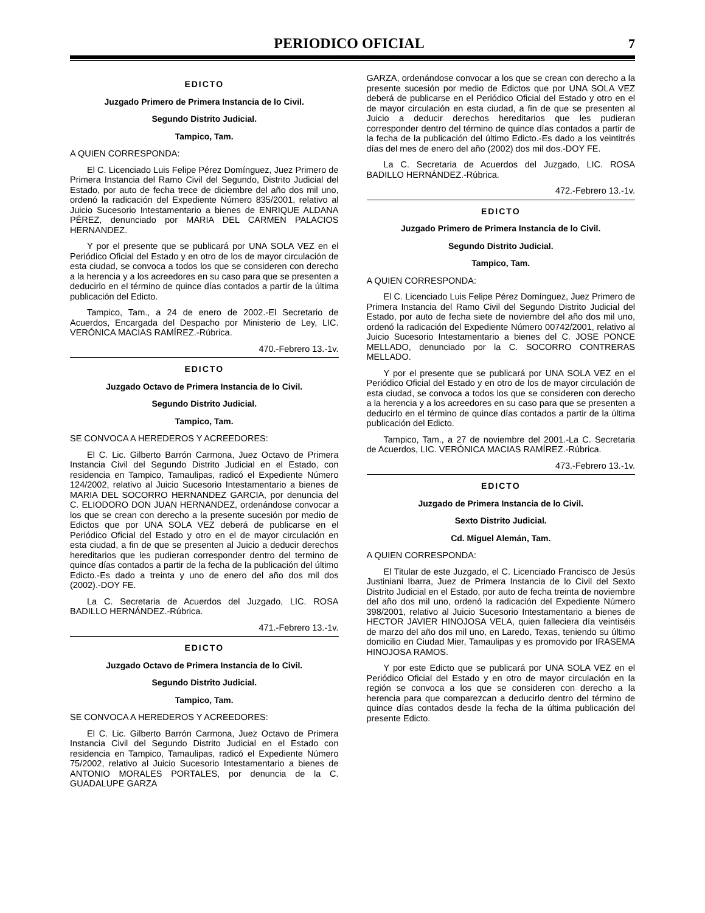PERIODICO OFICIAL
7
EDICTO
Juzgado Primero de Primera Instancia de lo Civil.
Segundo Distrito Judicial.
Tampico, Tam.
A QUIEN CORRESPONDA:
El C. Licenciado Luis Felipe Pérez Domínguez, Juez Primero de Primera Instancia del Ramo Civil del Segundo, Distrito Judicial del Estado, por auto de fecha trece de diciembre del año dos mil uno, ordenó la radicación del Expediente Número 835/2001, relativo al Juicio Sucesorio Intestamentario a bienes de ENRIQUE ALDANA PÉREZ, denunciado por MARIA DEL CARMEN PALACIOS HERNANDEZ.
Y por el presente que se publicará por UNA SOLA VEZ en el Periódico Oficial del Estado y en otro de los de mayor circulación de esta ciudad, se convoca a todos los que se consideren con derecho a la herencia y a los acreedores en su caso para que se presenten a deducirlo en el término de quince días contados a partir de la última publicación del Edicto.
Tampico, Tam., a 24 de enero de 2002.-El Secretario de Acuerdos, Encargada del Despacho por Ministerio de Ley, LIC. VERÓNICA MACIAS RAMÍREZ.-Rúbrica.
470.-Febrero 13.-1v.
EDICTO
Juzgado Octavo de Primera Instancia de lo Civil.
Segundo Distrito Judicial.
Tampico, Tam.
SE CONVOCA A HEREDEROS Y ACREEDORES:
El C. Lic. Gilberto Barrón Carmona, Juez Octavo de Primera Instancia Civil del Segundo Distrito Judicial en el Estado, con residencia en Tampico, Tamaulipas, radicó el Expediente Número 124/2002, relativo al Juicio Sucesorio Intestamentario a bienes de MARIA DEL SOCORRO HERNANDEZ GARCIA, por denuncia del C. ELIODORO DON JUAN HERNANDEZ, ordenándose convocar a los que se crean con derecho a la presente sucesión por medio de Edictos que por UNA SOLA VEZ deberá de publicarse en el Periódico Oficial del Estado y otro en el de mayor circulación en esta ciudad, a fin de que se presenten al Juicio a deducir derechos hereditarios que les pudieran corresponder dentro del termino de quince días contados a partir de la fecha de la publicación del último Edicto.-Es dado a treinta y uno de enero del año dos mil dos (2002).-DOY FE.
La C. Secretaria de Acuerdos del Juzgado, LIC. ROSA BADILLO HERNÁNDEZ.-Rúbrica.
471.-Febrero 13.-1v.
EDICTO
Juzgado Octavo de Primera Instancia de lo Civil.
Segundo Distrito Judicial.
Tampico, Tam.
SE CONVOCA A HEREDEROS Y ACREEDORES:
El C. Lic. Gilberto Barrón Carmona, Juez Octavo de Primera Instancia Civil del Segundo Distrito Judicial en el Estado con residencia en Tampico, Tamaulipas, radicó el Expediente Número 75/2002, relativo al Juicio Sucesorio Intestamentario a bienes de ANTONIO MORALES PORTALES, por denuncia de la C. GUADALUPE GARZA
GARZA, ordenándose convocar a los que se crean con derecho a la presente sucesión por medio de Edictos que por UNA SOLA VEZ deberá de publicarse en el Periódico Oficial del Estado y otro en el de mayor circulación en esta ciudad, a fin de que se presenten al Juicio a deducir derechos hereditarios que les pudieran corresponder dentro del término de quince días contados a partir de la fecha de la publicación del último Edicto.-Es dado a los veintitrés días del mes de enero del año (2002) dos mil dos.-DOY FE.
La C. Secretaria de Acuerdos del Juzgado, LIC. ROSA BADILLO HERNÁNDEZ.-Rúbrica.
472.-Febrero 13.-1v.
EDICTO
Juzgado Primero de Primera Instancia de lo Civil.
Segundo Distrito Judicial.
Tampico, Tam.
A QUIEN CORRESPONDA:
El C. Licenciado Luis Felipe Pérez Domínguez, Juez Primero de Primera Instancia del Ramo Civil del Segundo Distrito Judicial del Estado, por auto de fecha siete de noviembre del año dos mil uno, ordenó la radicación del Expediente Número 00742/2001, relativo al Juicio Sucesorio Intestamentario a bienes del C. JOSE PONCE MELLADO, denunciado por la C. SOCORRO CONTRERAS MELLADO.
Y por el presente que se publicará por UNA SOLA VEZ en el Periódico Oficial del Estado y en otro de los de mayor circulación de esta ciudad, se convoca a todos los que se consideren con derecho a la herencia y a los acreedores en su caso para que se presenten a deducirlo en el término de quince días contados a partir de la última publicación del Edicto.
Tampico, Tam., a 27 de noviembre del 2001.-La C. Secretaria de Acuerdos, LIC. VERÓNICA MACIAS RAMÍREZ.-Rúbrica.
473.-Febrero 13.-1v.
EDICTO
Juzgado de Primera Instancia de lo Civil.
Sexto Distrito Judicial.
Cd. Miguel Alemán, Tam.
A QUIEN CORRESPONDA:
El Titular de este Juzgado, el C. Licenciado Francisco de Jesús Justiniani Ibarra, Juez de Primera Instancia de lo Civil del Sexto Distrito Judicial en el Estado, por auto de fecha treinta de noviembre del año dos mil uno, ordenó la radicación del Expediente Número 398/2001, relativo al Juicio Sucesorio Intestamentario a bienes de HECTOR JAVIER HINOJOSA VELA, quien falleciera día veintiséis de marzo del año dos mil uno, en Laredo, Texas, teniendo su último domicilio en Ciudad Mier, Tamaulipas y es promovido por IRASEMA HINOJOSA RAMOS.
Y por este Edicto que se publicará por UNA SOLA VEZ en el Periódico Oficial del Estado y en otro de mayor circulación en la región se convoca a los que se consideren con derecho a la herencia para que comparezcan a deducirlo dentro del término de quince días contados desde la fecha de la última publicación del presente Edicto.